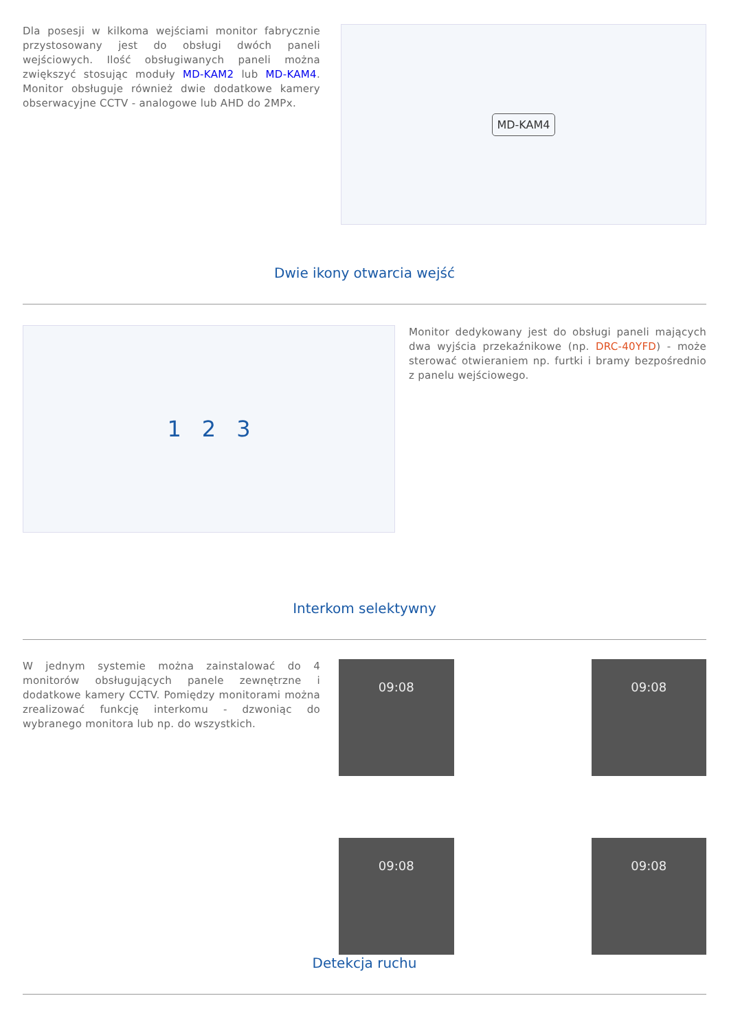Dla posesji w kilkoma wejściami monitor fabrycznie przystosowany jest do obsługi dwóch paneli wejściowych. Ilość obsługiwanych paneli można zwiększyć stosując moduły MD-KAM2 lub MD-KAM4. Monitor obsługuje również dwie dodatkowe kamery obserwacyjne CCTV - analogowe lub AHD do 2MPx.
MD-KAM4
Dwie ikony otwarcia wejść
1 2 3
Monitor dedykowany jest do obsługi paneli mających dwa wyjścia przekaźnikowe (np. DRC-40YFD) - może sterować otwieraniem np. furtki i bramy bezpośrednio z panelu wejściowego.
Interkom selektywny
W jednym systemie można zainstalować do 4 monitorów obsługujących panele zewnętrzne i dodatkowe kamery CCTV. Pomiędzy monitorami można zrealizować funkcję interkomu - dzwoniąc do wybranego monitora lub np. do wszystkich.
09:08
09:08
09:08
09:08
Detekcja ruchu